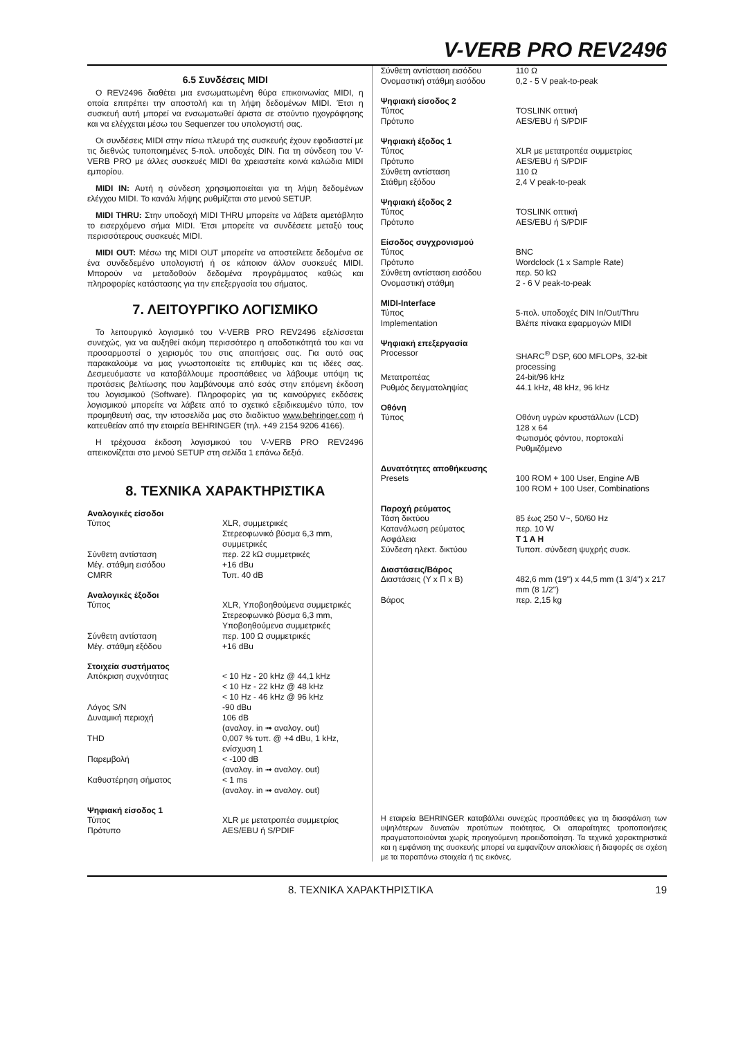V-VERB PRO REV2496
6.5 Συνδέσεις MIDI
Ο REV2496 διαθέτει μια ενσωματωμένη θύρα επικοινωνίας MIDI, η οποία επιτρέπει την αποστολή και τη λήψη δεδομένων MIDI. Έτσι η συσκευή αυτή μπορεί να ενσωματωθεί άριστα σε στούντιο ηχογράφησης και να ελέγχεται μέσω του Sequenzer του υπολογιστή σας.
Οι συνδέσεις MIDI στην πίσω πλευρά της συσκευής έχουν εφοδιαστεί με τις διεθνώς τυποποιημένες 5-πολ. υποδοχές DIN. Για τη σύνδεση του V-VERB PRO με άλλες συσκευές MIDI θα χρειαστείτε κοινά καλώδια MIDI εμπορίου.
MIDI IN: Αυτή η σύνδεση χρησιμοποιείται για τη λήψη δεδομένων ελέγχου MIDI. Το κανάλι λήψης ρυθμίζεται στο μενού SETUP.
MIDI THRU: Στην υποδοχή MIDI THRU μπορείτε να λάβετε αμετάβλητο το εισερχόμενο σήμα MIDI. Έτσι μπορείτε να συνδέσετε μεταξύ τους περισσότερους συσκευές MIDI.
MIDI OUT: Μέσω της MIDI OUT μπορείτε να αποστείλετε δεδομένα σε ένα συνδεδεμένο υπολογιστή ή σε κάποιον άλλον συσκευές MIDI. Μπορούν να μεταδοθούν δεδομένα προγράμματος καθώς και πληροφορίες κατάστασης για την επεξεργασία του σήματος.
7. ΛΕΙΤΟΥΡΓΙΚΟ ΛΟΓΙΣΜΙΚΟ
Το λειτουργικό λογισμικό του V-VERB PRO REV2496 εξελίσσεται συνεχώς, για να αυξηθεί ακόμη περισσότερο η αποδοτικότητά του και να προσαρμοστεί ο χειρισμός του στις απαιτήσεις σας. Για αυτό σας παρακαλούμε να μας γνωστοποιείτε τις επιθυμίες και τις ιδέες σας. Δεσμευόμαστε να καταβάλλουμε προσπάθειες να λάβουμε υπόψη τις προτάσεις βελτίωσης που λαμβάνουμε από εσάς στην επόμενη έκδοση του λογισμικού (Software). Πληροφορίες για τις καινούργιες εκδόσεις λογισμικού μπορείτε να λάβετε από το σχετικό εξειδικευμένο τύπο, τον προμηθευτή σας, την ιστοσελίδα μας στο διαδίκτυο www.behringer.com ή κατευθείαν από την εταιρεία BEHRINGER (τηλ. +49 2154 9206 4166).
Η τρέχουσα έκδοση λογισμικού του V-VERB PRO REV2496 απεικονίζεται στο μενού SETUP στη σελίδα 1 επάνω δεξιά.
8. ΤΕΧΝΙΚΑ ΧΑΡΑΚΤΗΡΙΣΤΙΚΑ
| Αναλογικές είσοδοι | |
| --- | --- |
| Τύπος | XLR, συμμετρικές Στερεοφωνικό βύσμα 6,3 mm, συμμετρικές |
| Σύνθετη αντίσταση | περ. 22 kΩ συμμετρικές |
| Μέγ. στάθμη εισόδου | +16 dBu |
| CMRR | Τυπ. 40 dB |
| Αναλογικές έξοδοι | |
| --- | --- |
| Τύπος | XLR, Υποβοηθούμενα συμμετρικές Στερεοφωνικό βύσμα 6,3 mm, Υποβοηθούμενα συμμετρικές |
| Σύνθετη αντίσταση | περ. 100 Ω συμμετρικές |
| Μέγ. στάθμη εξόδου | +16 dBu |
| Στοιχεία συστήματος | |
| --- | --- |
| Απόκριση συχνότητας | < 10 Hz - 20 kHz @ 44,1 kHz < 10 Hz - 22 kHz @ 48 kHz < 10 Hz - 46 kHz @ 96 kHz |
| Λόγος S/N | -90 dBu |
| Δυναμική περιοχή | 106 dB (αναλογ. in ➟ αναλογ. out) |
| THD | 0,007 % τυπ. @ +4 dBu, 1 kHz, ενίσχυση 1 |
| Παρεμβολή | < -100 dB (αναλογ. in ➟ αναλογ. out) |
| Καθυστέρηση σήματος | < 1 ms (αναλογ. in ➟ αναλογ. out) |
| Ψηφιακή είσοδος 1 | |
| --- | --- |
| Τύπος | XLR με μετατροπέα συμμετρίας |
| Πρότυπο | AES/EBU ή S/PDIF |
| Σύνθετη αντίσταση εισόδου | 110 Ω |
| Ονομαστική στάθμη εισόδου | 0,2 - 5 V peak-to-peak |
| Ψηφιακή είσοδος 2 | |
| --- | --- |
| Τύπος | TOSLINK οπτική |
| Πρότυπο | AES/EBU ή S/PDIF |
| Ψηφιακή έξοδος 1 | |
| --- | --- |
| Τύπος | XLR με μετατροπέα συμμετρίας |
| Πρότυπο | AES/EBU ή S/PDIF |
| Σύνθετη αντίσταση | 110 Ω |
| Στάθμη εξόδου | 2,4 V peak-to-peak |
| Ψηφιακή έξοδος 2 | |
| --- | --- |
| Τύπος | TOSLINK οπτική |
| Πρότυπο | AES/EBU ή S/PDIF |
| Είσοδος συγχρονισμού | |
| --- | --- |
| Τύπος | BNC |
| Πρότυπο | Wordclock (1 x Sample Rate) |
| Σύνθετη αντίσταση εισόδου | περ. 50 kΩ |
| Ονομαστική στάθμη | 2 - 6 V peak-to-peak |
| MIDI-Interface | |
| --- | --- |
| Τύπος | 5-πολ. υποδοχές DIN In/Out/Thru |
| Implementation | Βλέπε πίνακα εφαρμογών MIDI |
| Ψηφιακή επεξεργασία | |
| --- | --- |
| Processor | SHARC<sup>®</sup> DSP, 600 MFLOPs, 32-bit processing |
| Μετατροπέας | 24-bit/96 kHz |
| Ρυθμός δειγματοληψίας | 44.1 kHz, 48 kHz, 96 kHz |
| Οθόνη | |
| --- | --- |
| Τύπος | Οθόνη υγρών κρυστάλλων (LCD) 128 x 64 Φωτισμός φόντου, πορτοκαλί Ρυθμιζόμενο |
| Δυνατότητες αποθήκευσης | |
| --- | --- |
| Presets | 100 ROM + 100 User, Engine A/B 100 ROM + 100 User, Combinations |
| Παροχή ρεύματος | |
| --- | --- |
| Τάση δικτύου | 85 έως 250 V~, 50/60 Hz |
| Κατανάλωση ρεύματος | περ. 10 W |
| Ασφάλεια | T 1 A H |
| Σύνδεση ηλεκτ. δικτύου | Τυποπ. σύνδεση ψυχρής συσκ. |
| Διαστάσεις/Βάρος | |
| --- | --- |
| Διαστάσεις (Υ x Π x Β) | 482,6 mm (19") x 44,5 mm (1 3/4") x 217 mm (8 1/2") |
| Βάρος | περ. 2,15 kg |
Η εταιρεία BEHRINGER καταβάλλει συνεχώς προσπάθειες για τη διασφάλιση των υψηλότερων δυνατών προτύπων ποιότητας. Οι απαραίτητες τροποποιήσεις πραγματοποιούνται χωρίς προηγούμενη προειδοποίηση. Τα τεχνικά χαρακτηριστικά και η εμφάνιση της συσκευής μπορεί να εμφανίζουν αποκλίσεις ή διαφορές σε σχέση με τα παραπάνω στοιχεία ή τις εικόνες.
8. ΤΕΧΝΙΚΑ ΧΑΡΑΚΤΗΡΙΣΤΙΚΑ 19